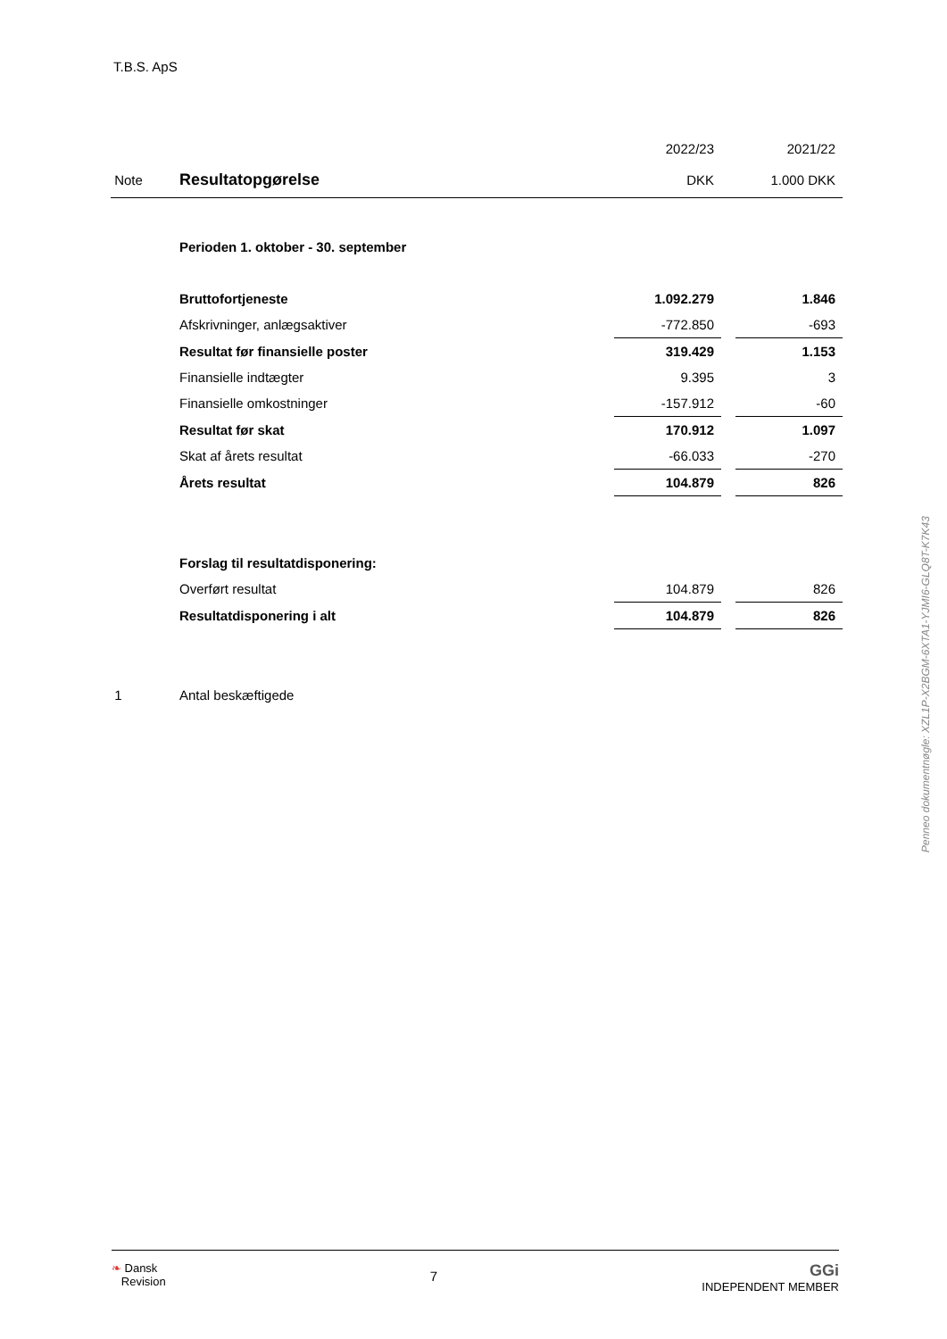T.B.S. ApS
| | | 2022/23 | | 2021/22 |
| Note | Resultatopgørelse | DKK | | 1.000 DKK |
| | Perioden 1. oktober - 30. september | | | |
| | Bruttofortjeneste | 1.092.279 | | 1.846 |
| | Afskrivninger, anlægsaktiver | -772.850 | | -693 |
| | Resultat før finansielle poster | 319.429 | | 1.153 |
| | Finansielle indtægter | 9.395 | | 3 |
| | Finansielle omkostninger | -157.912 | | -60 |
| | Resultat før skat | 170.912 | | 1.097 |
| | Skat af årets resultat | -66.033 | | -270 |
| | Årets resultat | 104.879 | | 826 |
| | Forslag til resultatdisponering: | | | |
| | Overført resultat | 104.879 | | 826 |
| | Resultatdisponering i alt | 104.879 | | 826 |
| 1 | Antal beskæftigede | | | |
Penneo dokumentnøgle: XZL1P-X2BGM-6XTA1-YJMI6-GLQ8T-K7K43
❧ Dansk
Revision
7
GGi
INDEPENDENT MEMBER